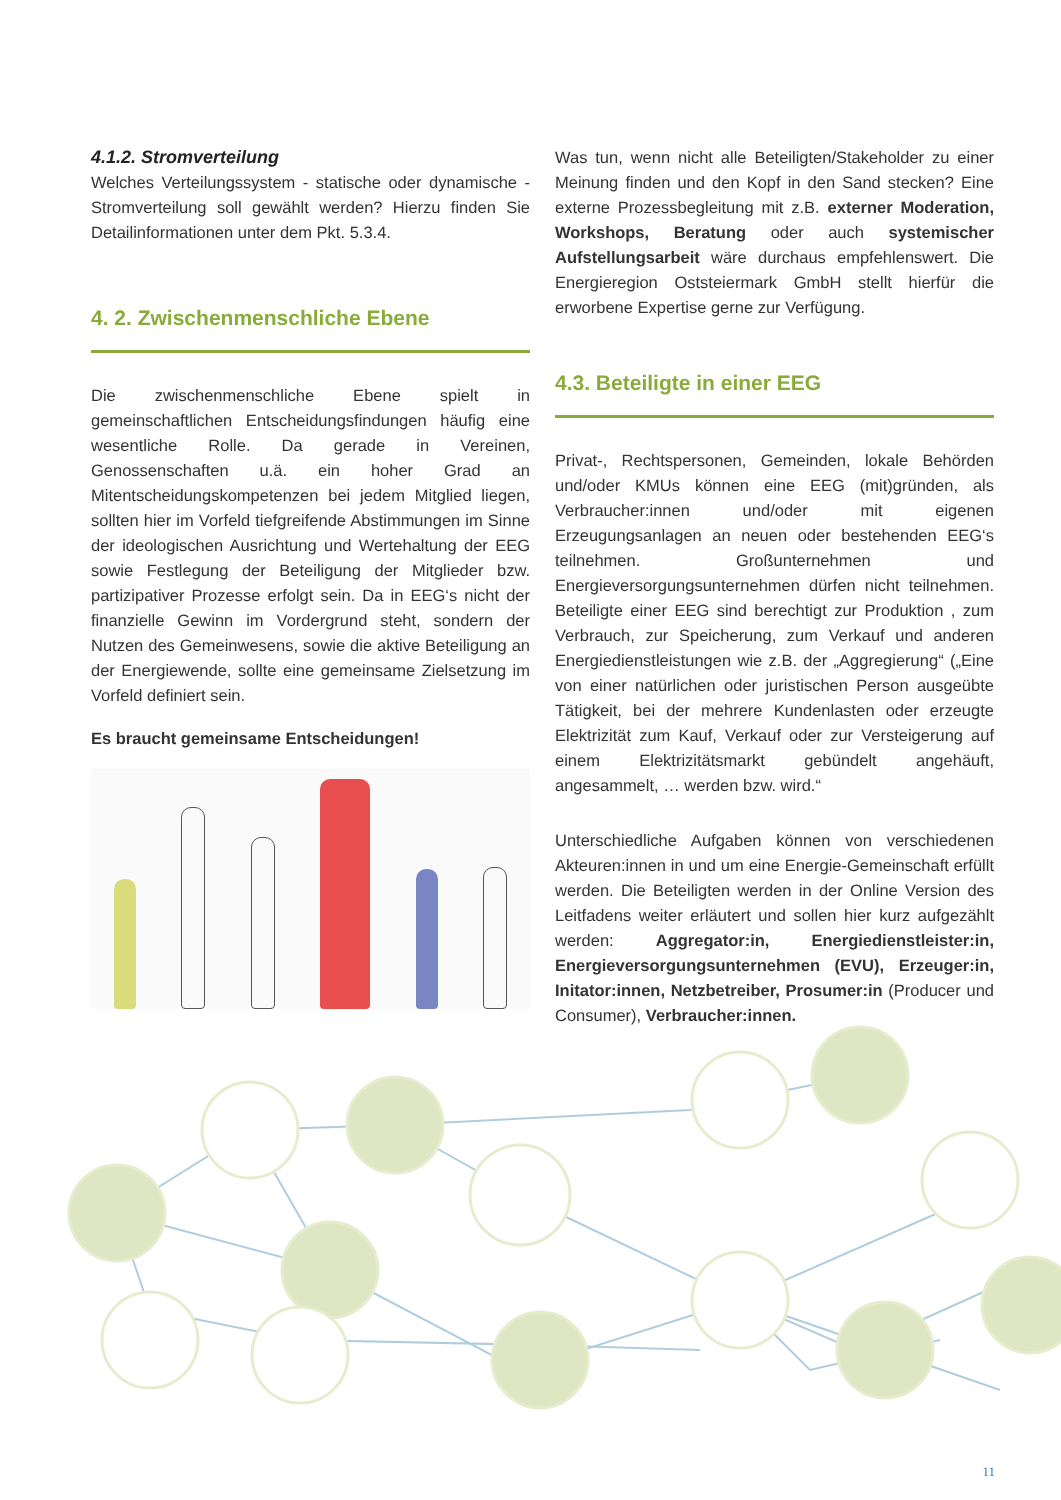4.1.2. Stromverteilung
Welches Verteilungssystem - statische oder dynamische - Stromverteilung soll gewählt werden? Hierzu finden Sie Detailinformationen unter dem Pkt. 5.3.4.
4. 2. Zwischenmenschliche Ebene
Die zwischenmenschliche Ebene spielt in gemeinschaftlichen Entscheidungsfindungen häufig eine wesentliche Rolle. Da gerade in Vereinen, Genossenschaften u.ä. ein hoher Grad an Mitentscheidungskompetenzen bei jedem Mitglied liegen, sollten hier im Vorfeld tiefgreifende Abstimmungen im Sinne der ideologischen Ausrichtung und Wertehaltung der EEG sowie Festlegung der Beteiligung der Mitglieder bzw. partizipativer Prozesse erfolgt sein. Da in EEG‘s nicht der finanzielle Gewinn im Vordergrund steht, sondern der Nutzen des Gemeinwesens, sowie die aktive Beteiligung an der Energiewende, sollte eine gemeinsame Zielsetzung im Vorfeld definiert sein.
Es braucht gemeinsame Entscheidungen!
Was tun, wenn nicht alle Beteiligten/Stakeholder zu einer Meinung finden und den Kopf in den Sand stecken? Eine externe Prozessbegleitung mit z.B. externer Moderation, Workshops, Beratung oder auch systemischer Aufstellungsarbeit wäre durchaus empfehlenswert. Die Energieregion Oststeiermark GmbH stellt hierfür die erworbene Expertise gerne zur Verfügung.
4.3. Beteiligte in einer EEG
Privat-, Rechtspersonen, Gemeinden, lokale Behörden und/oder KMUs können eine EEG (mit)gründen, als Verbraucher:innen und/oder mit eigenen Erzeugungsanlagen an neuen oder bestehenden EEG‘s teilnehmen. Großunternehmen und Energieversorgungsunternehmen dürfen nicht teilnehmen. Beteiligte einer EEG sind berechtigt zur Produktion , zum Verbrauch, zur Speicherung, zum Verkauf und anderen Energiedienstleistungen wie z.B. der „Aggregierung“ („Eine von einer natürlichen oder juristischen Person ausgeübte Tätigkeit, bei der mehrere Kundenlasten oder erzeugte Elektrizität zum Kauf, Verkauf oder zur Versteigerung auf einem Elektrizitätsmarkt gebündelt angehäuft, angesammelt, … werden bzw. wird.“
Unterschiedliche Aufgaben können von verschiedenen Akteuren:innen in und um eine Energie-Gemeinschaft erfüllt werden. Die Beteiligten werden in der Online Version des Leitfadens weiter erläutert und sollen hier kurz aufgezählt werden: Aggregator:in, Energiedienstleister:in, Energieversorgungsunternehmen (EVU), Erzeuger:in, Initator:innen, Netzbetreiber, Prosumer:in (Producer und Consumer), Verbraucher:innen.
11